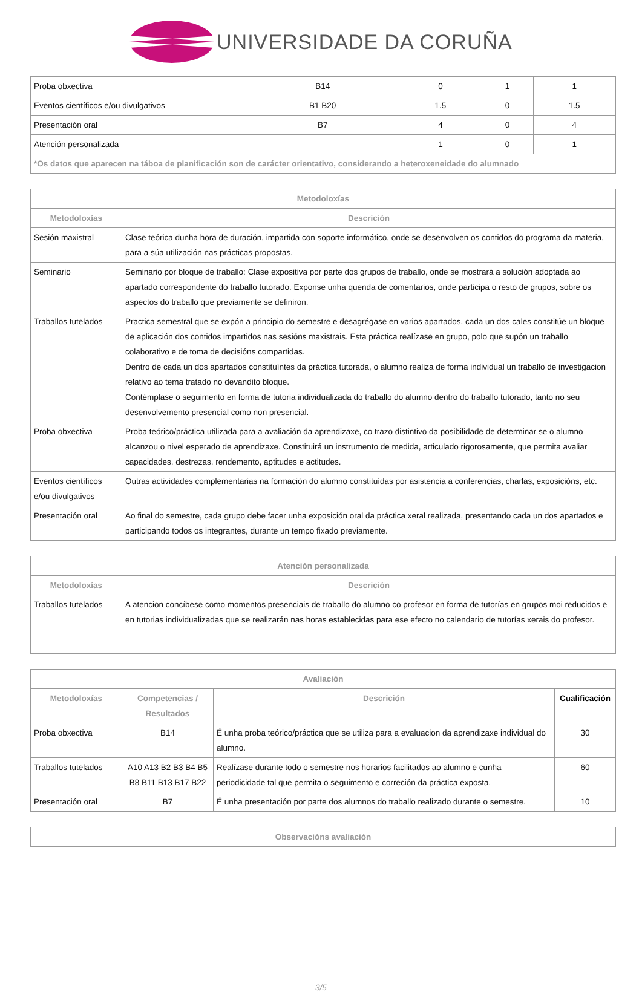UNIVERSIDADE DA CORUÑA
| Proba obxectiva | B14 | 0 | 1 | 1 |
| Eventos científicos e/ou divulgativos | B1 B20 | 1.5 | 0 | 1.5 |
| Presentación oral | B7 | 4 | 0 | 4 |
| Atención personalizada | | 1 | 0 | 1 |
| *Os datos que aparecen na táboa de planificación son de carácter orientativo, considerando a heteroxeneidade do alumnado | | | | |
| Metodoloxías | |
| --- | --- |
| Metodoloxías | Descrición |
| Sesión maxistral | Clase teórica dunha hora de duración, impartida con soporte informático, onde se desenvolven os contidos do programa da materia, para a súa utilización nas prácticas propostas. |
| Seminario | Seminario por bloque de traballo: Clase expositiva por parte dos grupos de traballo, onde se mostrará a solución adoptada ao apartado correspondente do traballo tutorado. Exponse unha quenda de comentarios, onde participa o resto de grupos, sobre os aspectos do traballo que previamente se definiron. |
| Traballos tutelados | Practica semestral que se expón a principio do semestre e desagrégase en varios apartados, cada un dos cales constitúe un bloque de aplicación dos contidos impartidos nas sesións maxistrais. Esta práctica realízase en grupo, polo que supón un traballo colaborativo e de toma de decisións compartidas. Dentro de cada un dos apartados constituíntes da práctica tutorada, o alumno realiza de forma individual un traballo de investigacion relativo ao tema tratado no devandito bloque. Contémplase o seguimento en forma de tutoria individualizada do traballo do alumno dentro do traballo tutorado, tanto no seu desenvolvemento presencial como non presencial. |
| Proba obxectiva | Proba teórico/práctica utilizada para a avaliación da aprendizaxe, co trazo distintivo da posibilidade de determinar se o alumno alcanzou o nivel esperado de aprendizaxe. Constituirá un instrumento de medida, articulado rigorosamente, que permita avaliar capacidades, destrezas, rendemento, aptitudes e actitudes. |
| Eventos científicos e/ou divulgativos | Outras actividades complementarias na formación do alumno constituídas por asistencia a conferencias, charlas, exposicións, etc. |
| Presentación oral | Ao final do semestre, cada grupo debe facer unha exposición oral da práctica xeral realizada, presentando cada un dos apartados e participando todos os integrantes, durante un tempo fixado previamente. |
| Atención personalizada | |
| --- | --- |
| Metodoloxías | Descrición |
| Traballos tutelados | A atencion concíbese como momentos presenciais de traballo do alumno co profesor en forma de tutorías en grupos moi reducidos e en tutorias individualizadas que se realizarán nas horas establecidas para ese efecto no calendario de tutorías xerais do profesor. |
| Avaliación | | | |
| --- | --- | --- | --- |
| Metodoloxías | Competencias / Resultados | Descrición | Cualificación |
| Proba obxectiva | B14 | É unha proba teórico/práctica que se utiliza para a evaluacion da aprendizaxe individual do alumno. | 30 |
| Traballos tutelados | A10 A13 B2 B3 B4 B5 B8 B11 B13 B17 B22 | Realízase durante todo o semestre nos horarios facilitados ao alumno e cunha periodicidade tal que permita o seguimento e correción da práctica exposta. | 60 |
| Presentación oral | B7 | É unha presentación por parte dos alumnos do traballo realizado durante o semestre. | 10 |
| Observacións avaliación |
| --- |
3/5